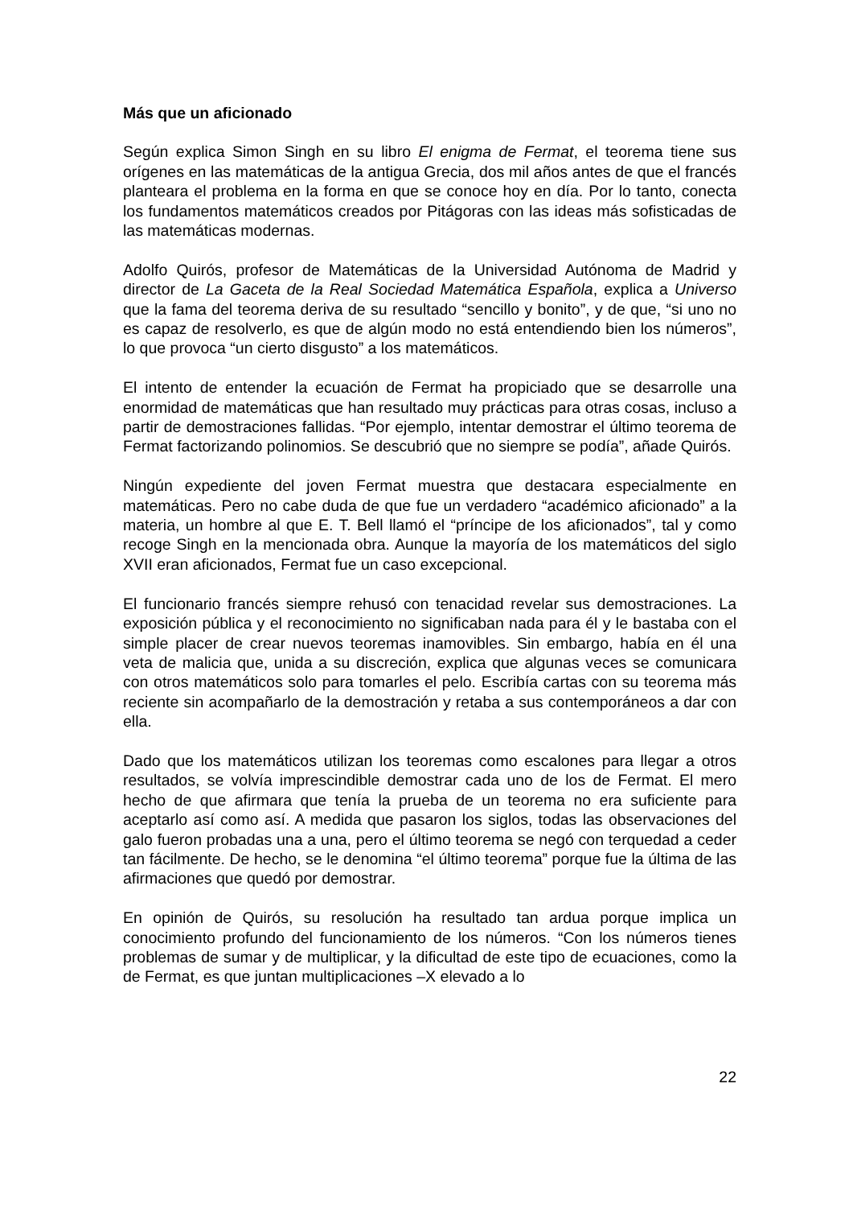Más que un aficionado
Según explica Simon Singh en su libro El enigma de Fermat, el teorema tiene sus orígenes en las matemáticas de la antigua Grecia, dos mil años antes de que el francés planteara el problema en la forma en que se conoce hoy en día. Por lo tanto, conecta los fundamentos matemáticos creados por Pitágoras con las ideas más sofisticadas de las matemáticas modernas.
Adolfo Quirós, profesor de Matemáticas de la Universidad Autónoma de Madrid y director de La Gaceta de la Real Sociedad Matemática Española, explica a Universo que la fama del teorema deriva de su resultado “sencillo y bonito”, y de que, “si uno no es capaz de resolverlo, es que de algún modo no está entendiendo bien los números”, lo que provoca “un cierto disgusto” a los matemáticos.
El intento de entender la ecuación de Fermat ha propiciado que se desarrolle una enormidad de matemáticas que han resultado muy prácticas para otras cosas, incluso a partir de demostraciones fallidas. “Por ejemplo, intentar demostrar el último teorema de Fermat factorizando polinomios. Se descubrió que no siempre se podía”, añade Quirós.
Ningún expediente del joven Fermat muestra que destacara especialmente en matemáticas. Pero no cabe duda de que fue un verdadero “académico aficionado” a la materia, un hombre al que E. T. Bell llamó el “príncipe de los aficionados”, tal y como recoge Singh en la mencionada obra. Aunque la mayoría de los matemáticos del siglo XVII eran aficionados, Fermat fue un caso excepcional.
El funcionario francés siempre rehusó con tenacidad revelar sus demostraciones. La exposición pública y el reconocimiento no significaban nada para él y le bastaba con el simple placer de crear nuevos teoremas inamovibles. Sin embargo, había en él una veta de malicia que, unida a su discreción, explica que algunas veces se comunicara con otros matemáticos solo para tomarles el pelo. Escribía cartas con su teorema más reciente sin acompañarlo de la demostración y retaba a sus contemporáneos a dar con ella.
Dado que los matemáticos utilizan los teoremas como escalones para llegar a otros resultados, se volvía imprescindible demostrar cada uno de los de Fermat. El mero hecho de que afirmara que tenía la prueba de un teorema no era suficiente para aceptarlo así como así. A medida que pasaron los siglos, todas las observaciones del galo fueron probadas una a una, pero el último teorema se negó con terquedad a ceder tan fácilmente. De hecho, se le denomina “el último teorema” porque fue la última de las afirmaciones que quedó por demostrar.
En opinión de Quirós, su resolución ha resultado tan ardua porque implica un conocimiento profundo del funcionamiento de los números. “Con los números tienes problemas de sumar y de multiplicar, y la dificultad de este tipo de ecuaciones, como la de Fermat, es que juntan multiplicaciones –X elevado a lo
22